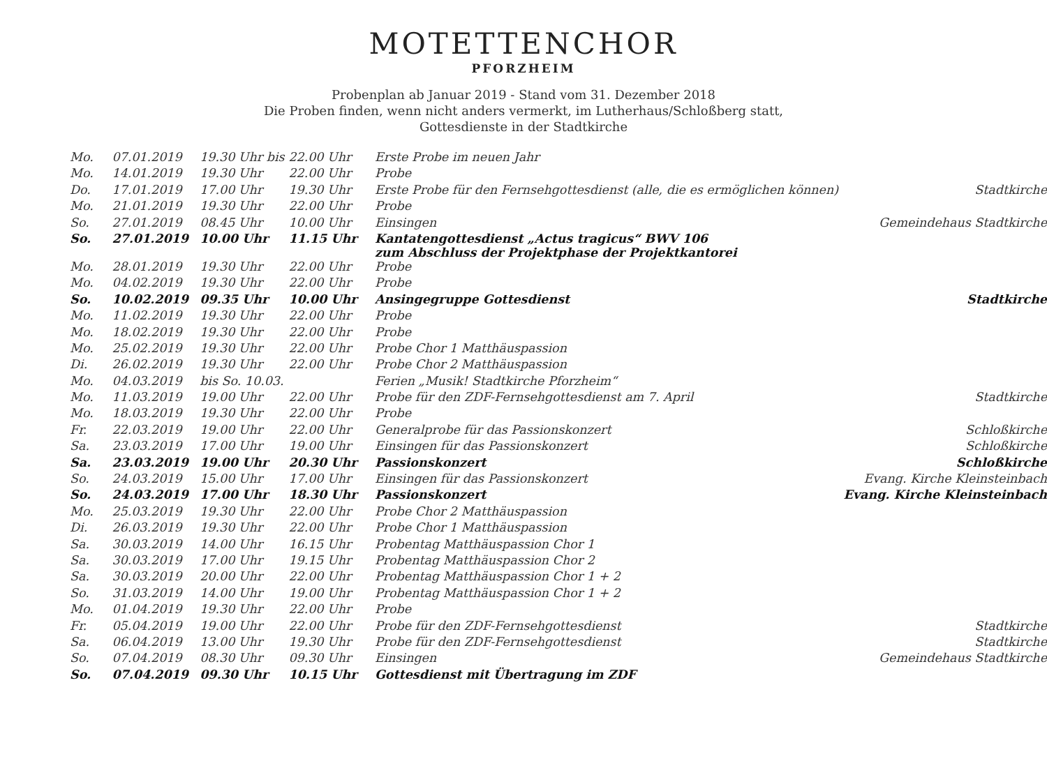MOTETTENCHOR
PFORZHEIM
Probenplan ab Januar 2019 - Stand vom 31. Dezember 2018
Die Proben finden, wenn nicht anders vermerkt, im Lutherhaus/Schloßberg statt,
Gottesdienste in der Stadtkirche
| Mo. | 07.01.2019 | 19.30 Uhr bis | 22.00 Uhr | Erste Probe im neuen Jahr | |
| Mo. | 14.01.2019 | 19.30 Uhr | 22.00 Uhr | Probe | |
| Do. | 17.01.2019 | 17.00 Uhr | 19.30 Uhr | Erste Probe für den Fernsehgottesdienst (alle, die es ermöglichen können) | Stadtkirche |
| Mo. | 21.01.2019 | 19.30 Uhr | 22.00 Uhr | Probe | |
| So. | 27.01.2019 | 08.45 Uhr | 10.00 Uhr | Einsingen | Gemeindehaus Stadtkirche |
| So. | 27.01.2019 | 10.00 Uhr | 11.15 Uhr | Kantatengottesdienst „Actus tragicus“ BWV 106 zum Abschluss der Projektphase der Projektkantorei | |
| Mo. | 28.01.2019 | 19.30 Uhr | 22.00 Uhr | Probe | |
| Mo. | 04.02.2019 | 19.30 Uhr | 22.00 Uhr | Probe | |
| So. | 10.02.2019 | 09.35 Uhr | 10.00 Uhr | Ansingegruppe Gottesdienst | Stadtkirche |
| Mo. | 11.02.2019 | 19.30 Uhr | 22.00 Uhr | Probe | |
| Mo. | 18.02.2019 | 19.30 Uhr | 22.00 Uhr | Probe | |
| Mo. | 25.02.2019 | 19.30 Uhr | 22.00 Uhr | Probe Chor 1 Matthäuspassion | |
| Di. | 26.02.2019 | 19.30 Uhr | 22.00 Uhr | Probe Chor 2 Matthäuspassion | |
| Mo. | 04.03.2019 | bis So. 10.03. | | Ferien „Musik! Stadtkirche Pforzheim“ | |
| Mo. | 11.03.2019 | 19.00 Uhr | 22.00 Uhr | Probe für den ZDF-Fernsehgottesdienst am 7. April | Stadtkirche |
| Mo. | 18.03.2019 | 19.30 Uhr | 22.00 Uhr | Probe | |
| Fr. | 22.03.2019 | 19.00 Uhr | 22.00 Uhr | Generalprobe für das Passionskonzert | Schloßkirche |
| Sa. | 23.03.2019 | 17.00 Uhr | 19.00 Uhr | Einsingen für das Passionskonzert | Schloßkirche |
| Sa. | 23.03.2019 | 19.00 Uhr | 20.30 Uhr | Passionskonzert | Schloßkirche |
| So. | 24.03.2019 | 15.00 Uhr | 17.00 Uhr | Einsingen für das Passionskonzert | Evang. Kirche Kleinsteinbach |
| So. | 24.03.2019 | 17.00 Uhr | 18.30 Uhr | Passionskonzert | Evang. Kirche Kleinsteinbach |
| Mo. | 25.03.2019 | 19.30 Uhr | 22.00 Uhr | Probe Chor 2 Matthäuspassion | |
| Di. | 26.03.2019 | 19.30 Uhr | 22.00 Uhr | Probe Chor 1 Matthäuspassion | |
| Sa. | 30.03.2019 | 14.00 Uhr | 16.15 Uhr | Probentag Matthäuspassion Chor 1 | |
| Sa. | 30.03.2019 | 17.00 Uhr | 19.15 Uhr | Probentag Matthäuspassion Chor 2 | |
| Sa. | 30.03.2019 | 20.00 Uhr | 22.00 Uhr | Probentag Matthäuspassion Chor 1 + 2 | |
| So. | 31.03.2019 | 14.00 Uhr | 19.00 Uhr | Probentag Matthäuspassion Chor 1 + 2 | |
| Mo. | 01.04.2019 | 19.30 Uhr | 22.00 Uhr | Probe | |
| Fr. | 05.04.2019 | 19.00 Uhr | 22.00 Uhr | Probe für den ZDF-Fernsehgottesdienst | Stadtkirche |
| Sa. | 06.04.2019 | 13.00 Uhr | 19.30 Uhr | Probe für den ZDF-Fernsehgottesdienst | Stadtkirche |
| So. | 07.04.2019 | 08.30 Uhr | 09.30 Uhr | Einsingen | Gemeindehaus Stadtkirche |
| So. | 07.04.2019 | 09.30 Uhr | 10.15 Uhr | Gottesdienst mit Übertragung im ZDF | |